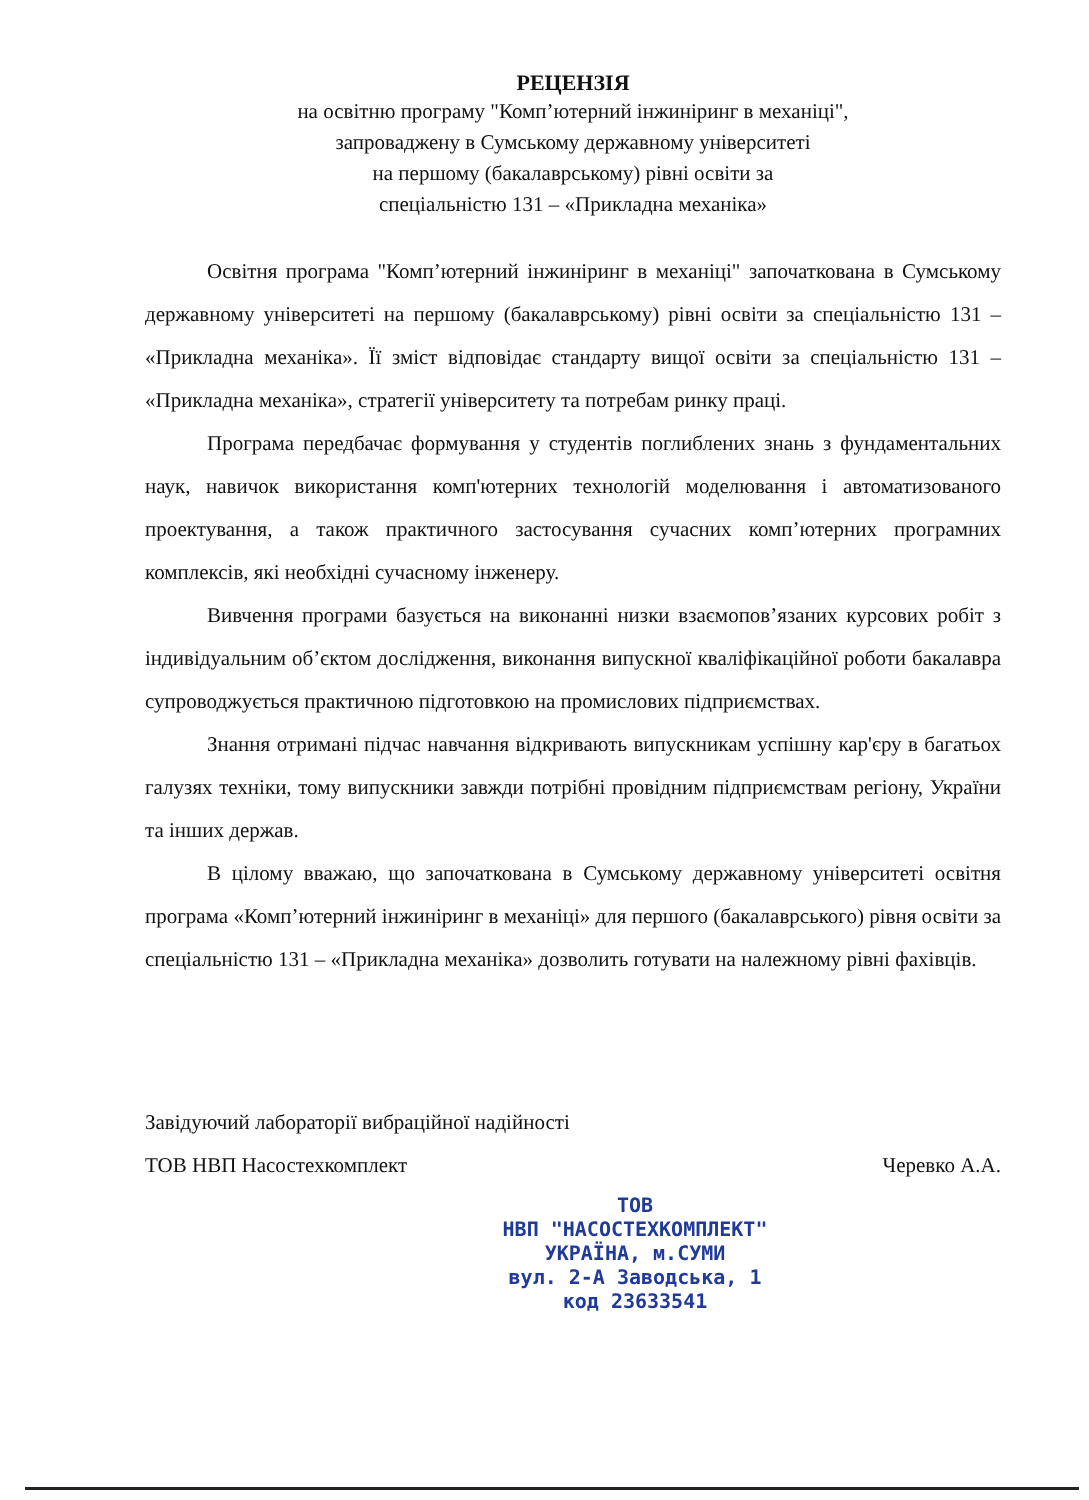РЕЦЕНЗІЯ
на освітню програму "Комп’ютерний інжиніринг в механіці",
запроваджену в Сумському державному університеті
на першому (бакалаврському) рівні освіти за
спеціальністю 131 – «Прикладна механіка»
Освітня програма "Комп’ютерний інжиніринг в механіці" започаткована в Сумському державному університеті на першому (бакалаврському) рівні освіти за спеціальністю 131 – «Прикладна механіка». Її зміст відповідає стандарту вищої освіти за спеціальністю 131 – «Прикладна механіка», стратегії університету та потребам ринку праці.
Програма передбачає формування у студентів поглиблених знань з фундаментальних наук, навичок використання комп'ютерних технологій моделювання і автоматизованого проектування, а також практичного застосування сучасних комп’ютерних програмних комплексів, які необхідні сучасному інженеру.
Вивчення програми базується на виконанні низки взаємопов’язаних курсових робіт з індивідуальним об’єктом дослідження, виконання випускної кваліфікаційної роботи бакалавра супроводжується практичною підготовкою на промислових підприємствах.
Знання отримані підчас навчання відкривають випускникам успішну кар'єру в багатьох галузях техніки, тому випускники завжди потрібні провідним підприємствам регіону, України та інших держав.
В цілому вважаю, що започаткована в Сумському державному університеті освітня програма «Комп’ютерний інжиніринг в механіці» для першого (бакалаврського) рівня освіти за спеціальністю 131 – «Прикладна механіка» дозволить готувати на належному рівні фахівців.
Завідуючий лабораторії вибраційної надійності
ТОВ НВП Насостехкомплект
Черевко А.А.
ТОВ
НВП "НАСОСТЕХКОМПЛЕКТ"
УКРАЇНА, м.СУМИ
вул. 2-А Заводська, 1
код 23633541